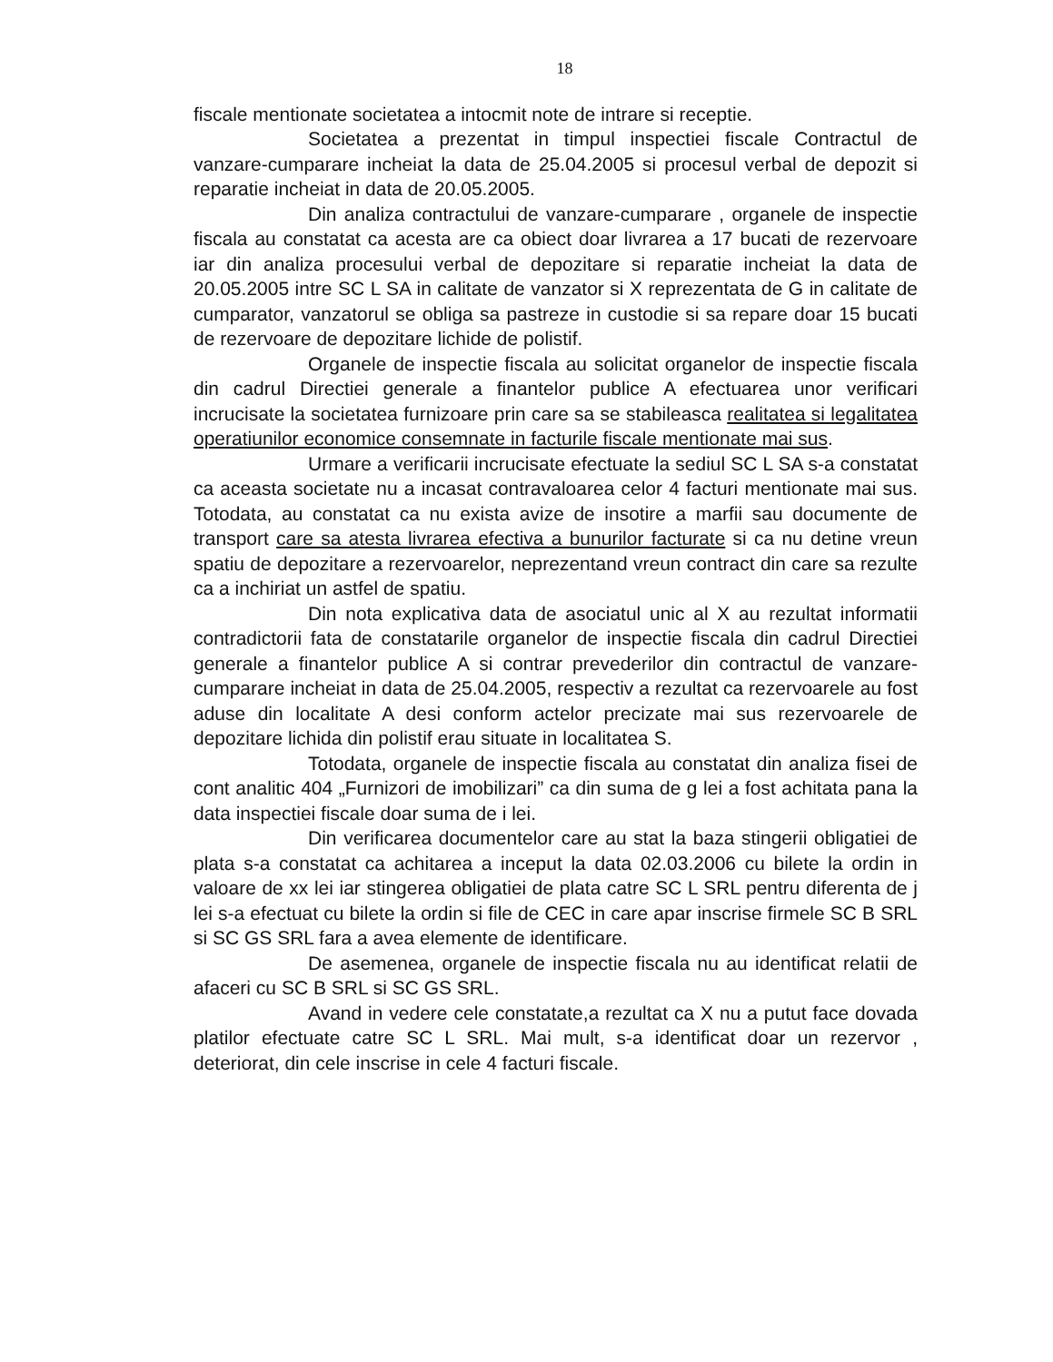18
fiscale mentionate societatea a intocmit note de intrare si receptie.
Societatea a prezentat in timpul inspectiei fiscale Contractul de vanzare-cumparare incheiat la data de 25.04.2005 si procesul verbal de depozit si reparatie incheiat in data de 20.05.2005.
Din analiza contractului de vanzare-cumparare , organele de inspectie fiscala au constatat ca acesta are ca obiect doar livrarea a 17 bucati de rezervoare iar din analiza procesului verbal de depozitare si reparatie incheiat la data de 20.05.2005 intre SC L SA in calitate de vanzator si X reprezentata de G in calitate de cumparator, vanzatorul se obliga sa pastreze in custodie si sa repare doar 15 bucati de rezervoare de depozitare lichide de polistif.
Organele de inspectie fiscala au solicitat organelor de inspectie fiscala din cadrul Directiei generale a finantelor publice A efectuarea unor verificari incrucisate la societatea furnizoare prin care sa se stabileasca realitatea si legalitatea operatiunilor economice consemnate in facturile fiscale mentionate mai sus.
Urmare a verificarii incrucisate efectuate la sediul SC L SA s-a constatat ca aceasta societate nu a incasat contravaloarea celor 4 facturi mentionate mai sus. Totodata, au constatat ca nu exista avize de insotire a marfii sau documente de transport care sa atesta livrarea efectiva a bunurilor facturate si ca nu detine vreun spatiu de depozitare a rezervoarelor, neprezentand vreun contract din care sa rezulte ca a inchiriat un astfel de spatiu.
Din nota explicativa data de asociatul unic al X au rezultat informatii contradictorii fata de constatarile organelor de inspectie fiscala din cadrul Directiei generale a finantelor publice A si contrar prevederilor din contractul de vanzare-cumparare incheiat in data de 25.04.2005, respectiv a rezultat ca rezervoarele au fost aduse din localitate A desi conform actelor precizate mai sus rezervoarele de depozitare lichida din polistif erau situate in localitatea S.
Totodata, organele de inspectie fiscala au constatat din analiza fisei de cont analitic 404 „Furnizori de imobilizari” ca din suma de g lei a fost achitata pana la data inspectiei fiscale doar suma de i lei.
Din verificarea documentelor care au stat la baza stingerii obligatiei de plata s-a constatat ca achitarea a inceput la data 02.03.2006 cu bilete la ordin in valoare de xx lei iar stingerea obligatiei de plata catre SC L SRL pentru diferenta de j lei s-a efectuat cu bilete la ordin si file de CEC in care apar inscrise firmele SC B SRL si SC GS SRL fara a avea elemente de identificare.
De asemenea, organele de inspectie fiscala nu au identificat relatii de afaceri cu SC B SRL si SC GS SRL.
Avand in vedere cele constatate,a rezultat ca X nu a putut face dovada platilor efectuate catre SC L SRL. Mai mult, s-a identificat doar un rezervor , deteriorat, din cele inscrise in cele 4 facturi fiscale.